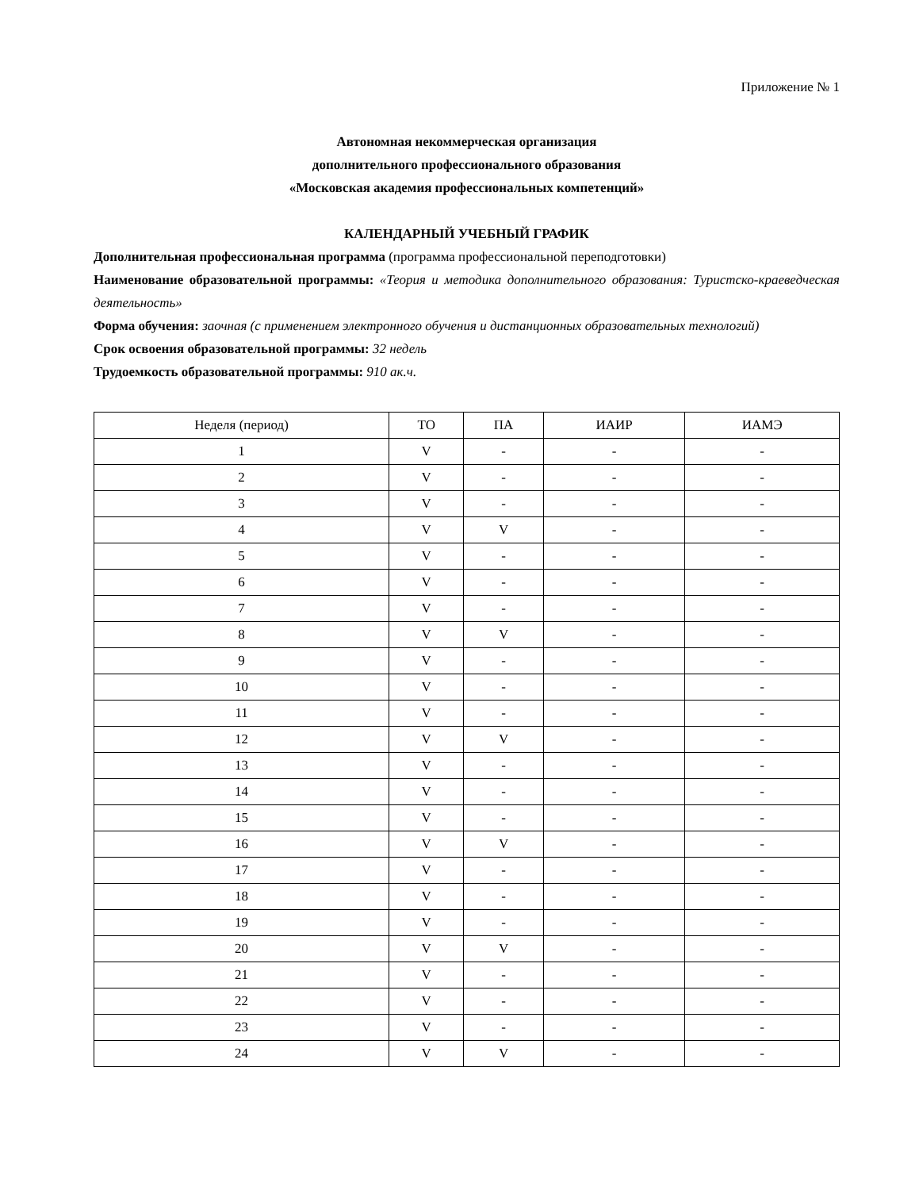Приложение № 1
Автономная некоммерческая организация
дополнительного профессионального образования
«Московская академия профессиональных компетенций»
КАЛЕНДАРНЫЙ УЧЕБНЫЙ ГРАФИК
Дополнительная профессиональная программа (программа профессиональной переподготовки)
Наименование образовательной программы: «Теория и методика дополнительного образования: Туристско-краеведческая деятельность»
Форма обучения: заочная (с применением электронного обучения и дистанционных образовательных технологий)
Срок освоения образовательной программы: 32 недель
Трудоемкость образовательной программы: 910 ак.ч.
| Неделя (период) | ТО | ПА | ИАИР | ИАМЭ |
| 1 | V | - | - | - |
| 2 | V | - | - | - |
| 3 | V | - | - | - |
| 4 | V | V | - | - |
| 5 | V | - | - | - |
| 6 | V | - | - | - |
| 7 | V | - | - | - |
| 8 | V | V | - | - |
| 9 | V | - | - | - |
| 10 | V | - | - | - |
| 11 | V | - | - | - |
| 12 | V | V | - | - |
| 13 | V | - | - | - |
| 14 | V | - | - | - |
| 15 | V | - | - | - |
| 16 | V | V | - | - |
| 17 | V | - | - | - |
| 18 | V | - | - | - |
| 19 | V | - | - | - |
| 20 | V | V | - | - |
| 21 | V | - | - | - |
| 22 | V | - | - | - |
| 23 | V | - | - | - |
| 24 | V | V | - | - |